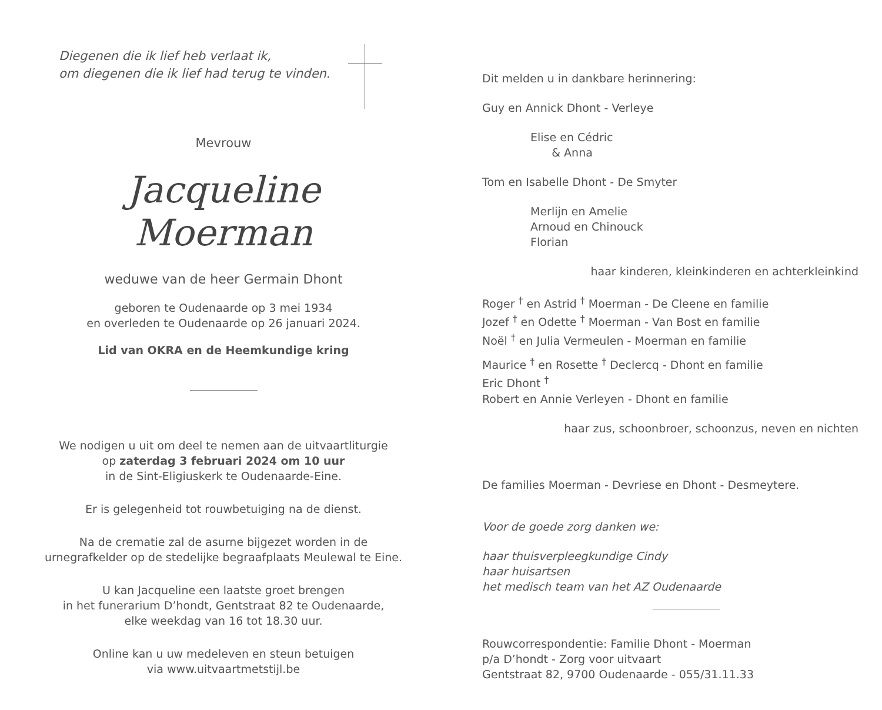Diegenen die ik lief heb verlaat ik,
om diegenen die ik lief had terug te vinden.
Mevrouw
Jacqueline Moerman
weduwe van de heer Germain Dhont
geboren te Oudenaarde op 3 mei 1934
en overleden te Oudenaarde op 26 januari 2024.
Lid van OKRA en de Heemkundige kring
We nodigen u uit om deel te nemen aan de uitvaartliturgie
op zaterdag 3 februari 2024 om 10 uur
in de Sint-Eligiuskerk te Oudenaarde-Eine.
Er is gelegenheid tot rouwbetuiging na de dienst.
Na de crematie zal de asurne bijgezet worden in de
urnegrafkelder op de stedelijke begraafplaats Meulewal te Eine.
U kan Jacqueline een laatste groet brengen
in het funerarium D’hondt, Gentstraat 82 te Oudenaarde,
elke weekdag van 16 tot 18.30 uur.
Online kan u uw medeleven en steun betuigen
via www.uitvaartmetstijl.be
Dit melden u in dankbare herinnering:
Guy en Annick Dhont - Verleye
Elise en Cédric
& Anna
Tom en Isabelle Dhont - De Smyter
Merlijn en Amelie
Arnoud en Chinouck
Florian
haar kinderen, kleinkinderen en achterkleinkind
Roger <sup>†</sup> en Astrid <sup>†</sup> Moerman - De Cleene en familie
Jozef <sup>†</sup> en Odette <sup>†</sup> Moerman - Van Bost en familie
Noël <sup>†</sup> en Julia Vermeulen - Moerman en familie
Maurice <sup>†</sup> en Rosette <sup>†</sup> Declercq - Dhont en familie
Eric Dhont <sup>†</sup>
Robert en Annie Verleyen - Dhont en familie
haar zus, schoonbroer, schoonzus, neven en nichten
De families Moerman - Devriese en Dhont - Desmeytere.
Voor de goede zorg danken we:
haar thuisverpleegkundige Cindy
haar huisartsen
het medisch team van het AZ Oudenaarde
Rouwcorrespondentie: Familie Dhont - Moerman
p/a D’hondt - Zorg voor uitvaart
Gentstraat 82, 9700 Oudenaarde - 055/31.11.33